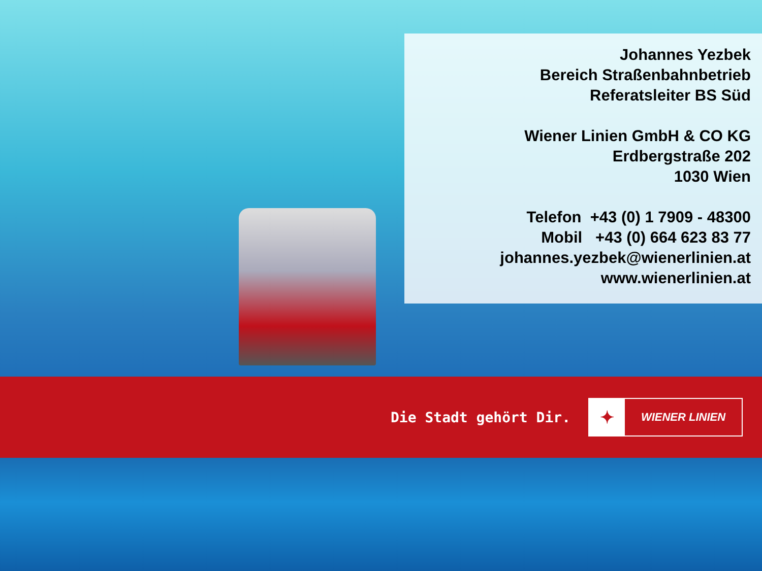Johannes Yezbek
Bereich Straßenbahnbetrieb
Referatsleiter BS Süd
Wiener Linien GmbH & CO KG
Erdbergstraße 202
1030 Wien
Telefon +43 (0) 1 7909 - 48300
Mobil +43 (0) 664 623 83 77
johannes.yezbek@wienerlinien.at
www.wienerlinien.at
Die Stadt gehört Dir.
✦
WIENER LINIEN